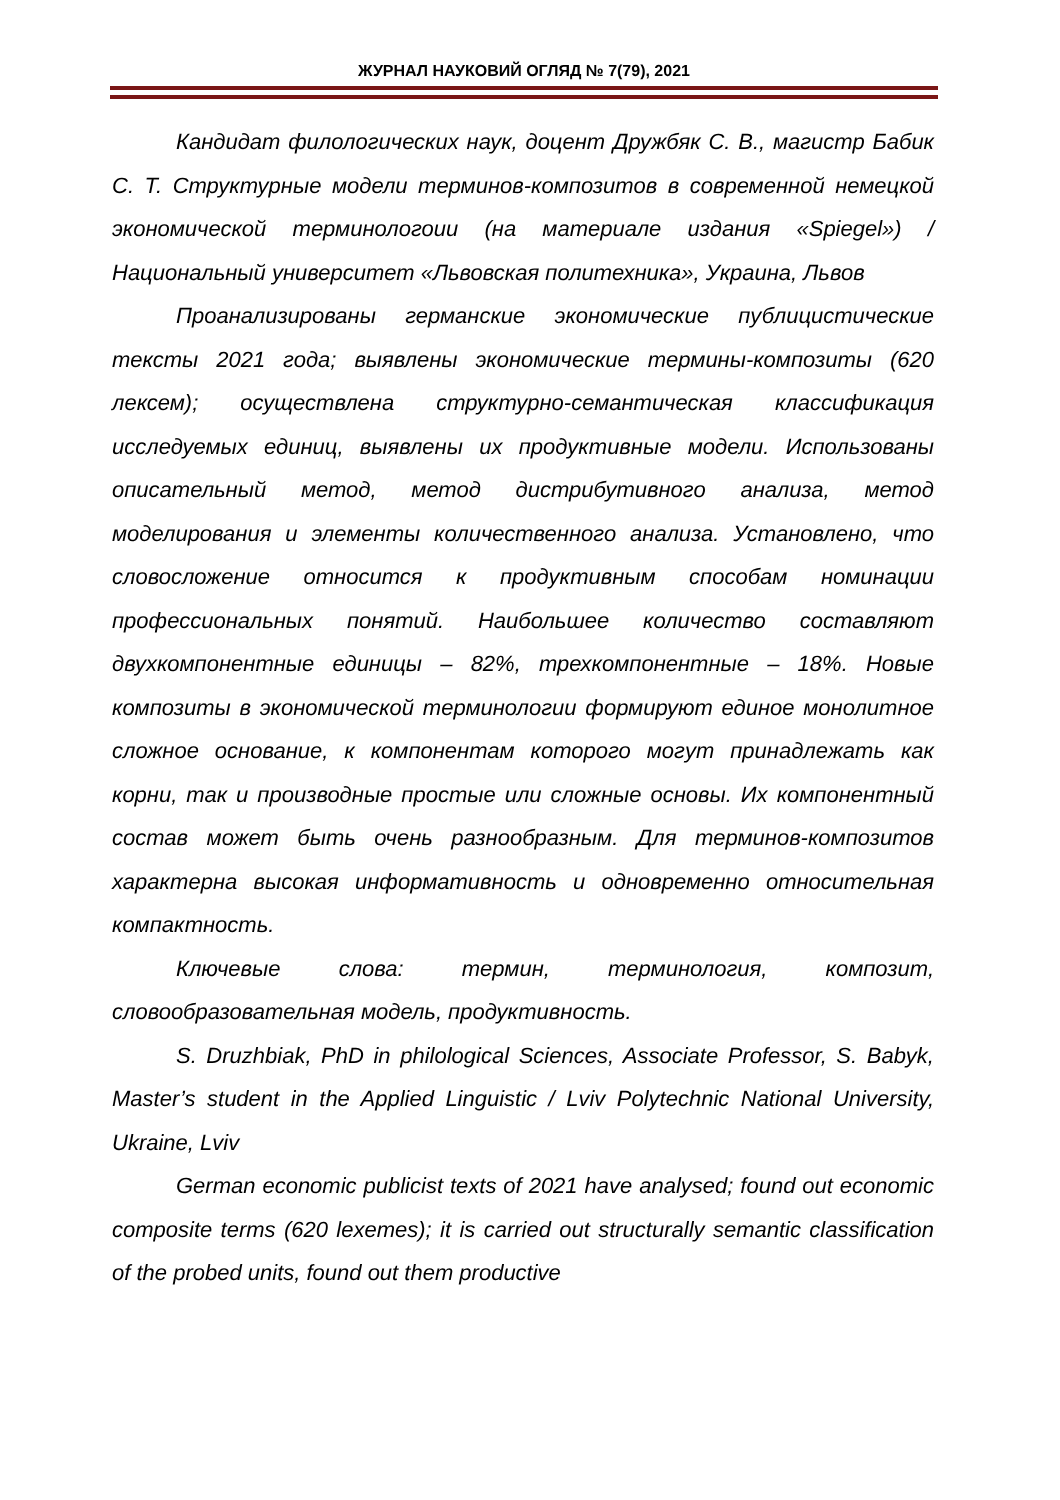ЖУРНАЛ НАУКОВИЙ ОГЛЯД № 7(79), 2021
Кандидат филологических наук, доцент Дружбяк С. В., магистр Бабик С. Т. Структурные модели терминов-композитов в современной немецкой экономической терминологоии (на материале издания «Spiegel») / Национальный университет «Львовская политехника», Украина, Львов
Проанализированы германские экономические публицистические тексты 2021 года; выявлены экономические термины-композиты (620 лексем); осуществлена структурно-семантическая классификация исследуемых единиц, выявлены их продуктивные модели. Использованы описательный метод, метод дистрибутивного анализа, метод моделирования и элементы количественного анализа. Установлено, что словосложение относится к продуктивным способам номинации профессиональных понятий. Наибольшее количество составляют двухкомпонентные единицы – 82%, трехкомпонентные – 18%. Новые композиты в экономической терминологии формируют единое монолитное сложное основание, к компонентам которого могут принадлежать как корни, так и производные простые или сложные основы. Их компонентный состав может быть очень разнообразным. Для терминов-композитов характерна высокая информативность и одновременно относительная компактность.
Ключевые слова: термин, терминология, композит, словообразовательная модель, продуктивность.
S. Druzhbiak, PhD in philological Sciences, Associate Professor, S. Babyk, Master’s student in the Applied Linguistic / Lviv Polytechnic National University, Ukraine, Lviv
German economic publicist texts of 2021 have analysed; found out economic composite terms (620 lexemes); it is carried out structurally semantic classification of the probed units, found out them productive